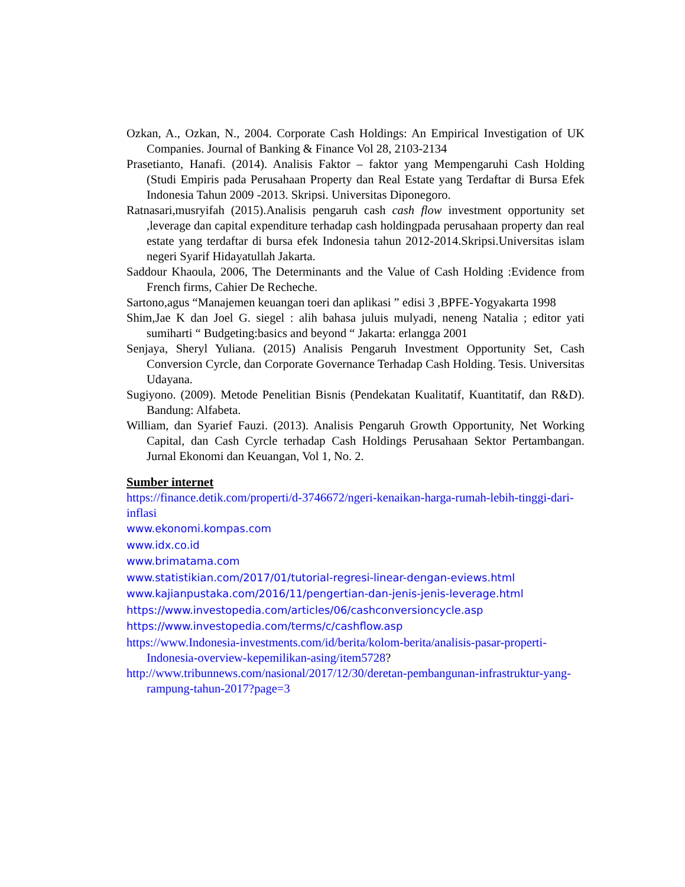Ozkan, A., Ozkan, N., 2004. Corporate Cash Holdings: An Empirical Investigation of UK Companies. Journal of Banking & Finance Vol 28, 2103-2134
Prasetianto, Hanafi. (2014). Analisis Faktor – faktor yang Mempengaruhi Cash Holding (Studi Empiris pada Perusahaan Property dan Real Estate yang Terdaftar di Bursa Efek Indonesia Tahun 2009 -2013. Skripsi. Universitas Diponegoro.
Ratnasari,musryifah (2015).Analisis pengaruh cash cash flow investment opportunity set ,leverage dan capital expenditure terhadap cash holdingpada perusahaan property dan real estate yang terdaftar di bursa efek Indonesia tahun 2012-2014.Skripsi.Universitas islam negeri Syarif Hidayatullah Jakarta.
Saddour Khaoula, 2006, The Determinants and the Value of Cash Holding :Evidence from French firms, Cahier De Recheche.
Sartono,agus “Manajemen keuangan toeri dan aplikasi ” edisi 3 ,BPFE-Yogyakarta 1998
Shim,Jae K dan Joel G. siegel : alih bahasa juluis mulyadi, neneng Natalia ; editor yati sumiharti “ Budgeting:basics and beyond “ Jakarta: erlangga 2001
Senjaya, Sheryl Yuliana. (2015) Analisis Pengaruh Investment Opportunity Set, Cash Conversion Cyrcle, dan Corporate Governance Terhadap Cash Holding. Tesis. Universitas Udayana.
Sugiyono. (2009). Metode Penelitian Bisnis (Pendekatan Kualitatif, Kuantitatif, dan R&D). Bandung: Alfabeta.
William, dan Syarief Fauzi. (2013). Analisis Pengaruh Growth Opportunity, Net Working Capital, dan Cash Cyrcle terhadap Cash Holdings Perusahaan Sektor Pertambangan. Jurnal Ekonomi dan Keuangan, Vol 1, No. 2.
Sumber internet
https://finance.detik.com/properti/d-3746672/ngeri-kenaikan-harga-rumah-lebih-tinggi-dari-inflasi
www.ekonomi.kompas.com
www.idx.co.id
www.brimatama.com
www.statistikian.com/2017/01/tutorial-regresi-linear-dengan-eviews.html
www.kajianpustaka.com/2016/11/pengertian-dan-jenis-jenis-leverage.html
https://www.investopedia.com/articles/06/cashconversioncycle.asp
https://www.investopedia.com/terms/c/cashflow.asp
https://www.Indonesia-investments.com/id/berita/kolom-berita/analisis-pasar-properti-Indonesia-overview-kepemilikan-asing/item5728?
http://www.tribunnews.com/nasional/2017/12/30/deretan-pembangunan-infrastruktur-yang-rampung-tahun-2017?page=3